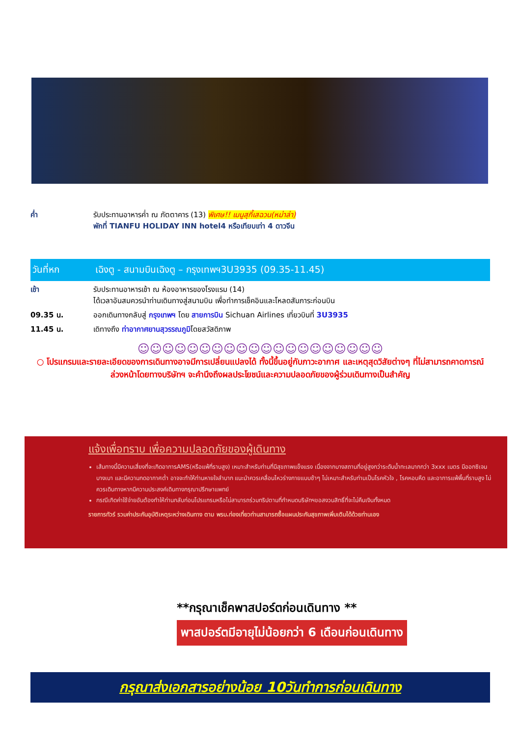ค่ำ รับประทานอาหารค่ำ ณ ภัตตาคาร (13) พิเศษ!! เมนูสุกี้เสฉวน(หม่าล่า)
พักที่ TIANFU HOLIDAY INN hotel4 หรือเทียบเท่า 4 ดาวจีน
วันที่หก เฉิงตู - สนามบินเฉิงตู – กรุงเทพฯ3U3935 (09.35-11.45)
เช้า รับประทานอาหารเช้า ณ ห้องอาหารของโรงแรม (14)
ได้เวลาอันสมควรนำท่านเดินทางสู่สนามบิน เพื่อทำการเช็คอินและโหลดสัมภาระก่อนบิน
09.35 น. ออกเดินทางกลับสู่ กรุงเทพฯ โดย สายการบิน Sichuan Airlines เที่ยวบินที่ 3U3935
11.45 น. เดิทางถึง ท่าอากาศยานสุวรรณภูมิโดยสวัสดิภาพ
☺☺☺☺☺☺☺☺☺☺☺☺☺☺☺☺☺☺☺☺
○ โปรแกรมและรายละเอียดของการเดินทางอาจมีการเปลี่ยนแปลงได้ ทั้งนี้ขึ้นอยู่กับภาวะอากาศ และเหตุสุดวิสัยต่างๆ ที่ไม่สามารถคาดการณ์ ล่วงหน้าโดยทางบริษัทฯ จะคำนึงถึงผลประโยชน์และความปลอดภัยของผู้ร่วมเดินทางเป็นสำคัญ
แจ้งเพื่อทราบ เพื่อความปลอดภัยของผู้เดินทาง
เส้นทางนี้มีความเสี่ยงที่จะเกิดอาการAMS(หรือแพ้ที่ราบสูง) เหมาะสำหรับท่านที่มีสุขภาพแข็งแรง เนื่องจากบางสถานที่อยู่สูงกว่าระดับน้ำทะเลมากกว่า 3xxx เมตร มีออกซิเจนบางเบา และมีความกดอากาศต่ำ อาจจะทำให้ท่านหายใจลำบาก แนะนำควรเคลื่อนไหวร่างกายแบบช้าๆ ไม่เหมาะสำหรับท่านเป็นโรคหัวใจ , โรคหอบหืด และอาการแพ้พื้นที่ราบสูง ไม่ควรเดินทางหากมีความประสงค์เดินทางกรุณาปรึกษาแพทย์
กรณีเกิดค่าใช้จ่ายอันต้องทำให้ท่านกลับก่อนโปรแกรมหรือไม่สามารถร่วมทริปตามที่กำหนดบริษัทฯขอสงวนสิทธิ์ที่จะไม่คืนเงินทั้งหมด
รายการทัวร์ รวมค่าประกันอุบัติเหตุระหว่างเดินทาง ตาม พรบ.ท่องเที่ยวท่านสามารถซื้อแผนประกันสุขภาพเพิ่มเติมได้ด้วยท่านเอง
**กรุณาเช็คพาสปอร์ตก่อนเดินทาง **
พาสปอร์ตมีอายุไม่น้อยกว่า 6 เดือนก่อนเดินทาง
กรุณาส่งเอกสารอย่างน้อย 10วันทำการก่อนเดินทาง